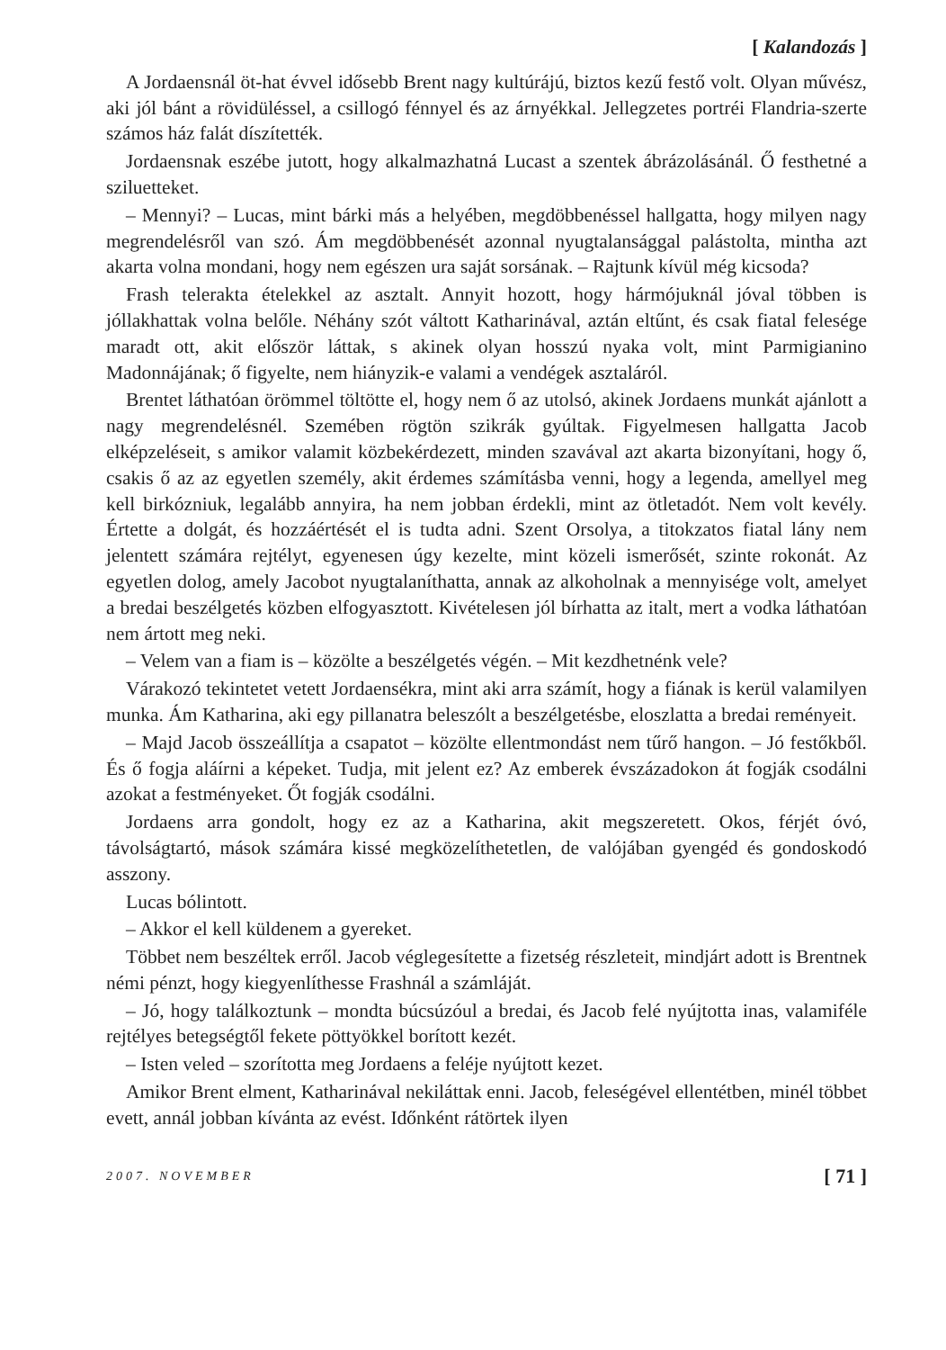[ Kalandozás ]
A Jordaensnál öt-hat évvel idősebb Brent nagy kultúrájú, biztos kezű festő volt. Olyan művész, aki jól bánt a rövidüléssel, a csillogó fénnyel és az árnyékkal. Jellegzetes portréi Flandria-szerte számos ház falát díszítették.
Jordaensnak eszébe jutott, hogy alkalmazhatná Lucast a szentek ábrázolásánál. Ő festhetné a sziluetteket.
– Mennyi? – Lucas, mint bárki más a helyében, megdöbbenéssel hallgatta, hogy milyen nagy megrendelésről van szó. Ám megdöbbenését azonnal nyugtalansággal palástolta, mintha azt akarta volna mondani, hogy nem egészen ura saját sorsának. – Rajtunk kívül még kicsoda?
Frash telerakta ételekkel az asztalt. Annyit hozott, hogy hármójuknál jóval többen is jóllakhattak volna belőle. Néhány szót váltott Katharinával, aztán eltűnt, és csak fiatal felesége maradt ott, akit először láttak, s akinek olyan hosszú nyaka volt, mint Parmigianino Madonnájának; ő figyelte, nem hiányzik-e valami a vendégek asztaláról.
Brentet láthatóan örömmel töltötte el, hogy nem ő az utolsó, akinek Jordaens munkát ajánlott a nagy megrendelésnél. Szemében rögtön szikrák gyúltak. Figyelmesen hallgatta Jacob elképzeléseit, s amikor valamit közbekérdezett, minden szavával azt akarta bizonyítani, hogy ő, csakis ő az az egyetlen személy, akit érdemes számításba venni, hogy a legenda, amellyel meg kell birkózniuk, legalább annyira, ha nem jobban érdekli, mint az ötletadót. Nem volt kevély. Értette a dolgát, és hozzáértését el is tudta adni. Szent Orsolya, a titokzatos fiatal lány nem jelentett számára rejtélyt, egyenesen úgy kezelte, mint közeli ismerősét, szinte rokonát. Az egyetlen dolog, amely Jacobot nyugtalaníthatta, annak az alkoholnak a mennyisége volt, amelyet a bredai beszélgetés közben elfogyasztott. Kivételesen jól bírhatta az italt, mert a vodka láthatóan nem ártott meg neki.
– Velem van a fiam is – közölte a beszélgetés végén. – Mit kezdhetnénk vele?
Várakozó tekintetet vetett Jordaensékra, mint aki arra számít, hogy a fiának is kerül valamilyen munka. Ám Katharina, aki egy pillanatra beleszólt a beszélgetésbe, eloszlatta a bredai reményeit.
– Majd Jacob összeállítja a csapatot – közölte ellentmondást nem tűrő hangon. – Jó festőkből. És ő fogja aláírni a képeket. Tudja, mit jelent ez? Az emberek évszázadokon át fogják csodálni azokat a festményeket. Őt fogják csodálni.
Jordaens arra gondolt, hogy ez az a Katharina, akit megszeretett. Okos, férjét óvó, távolságtartó, mások számára kissé megközelíthetetlen, de valójában gyengéd és gondoskodó asszony.
Lucas bólintott.
– Akkor el kell küldenem a gyereket.
Többet nem beszéltek erről. Jacob véglegesítette a fizetség részleteit, mindjárt adott is Brentnek némi pénzt, hogy kiegyenlíthesse Frashnál a számláját.
– Jó, hogy találkoztunk – mondta búcsúzóul a bredai, és Jacob felé nyújtotta inas, valamiféle rejtélyes betegségtől fekete pöttyökkel borított kezét.
– Isten veled – szorította meg Jordaens a feléje nyújtott kezet.
Amikor Brent elment, Katharinával nekiláttak enni. Jacob, feleségével ellentétben, minél többet evett, annál jobban kívánta az evést. Időnként rátörtek ilyen
2007. NOVEMBER [ 71 ]